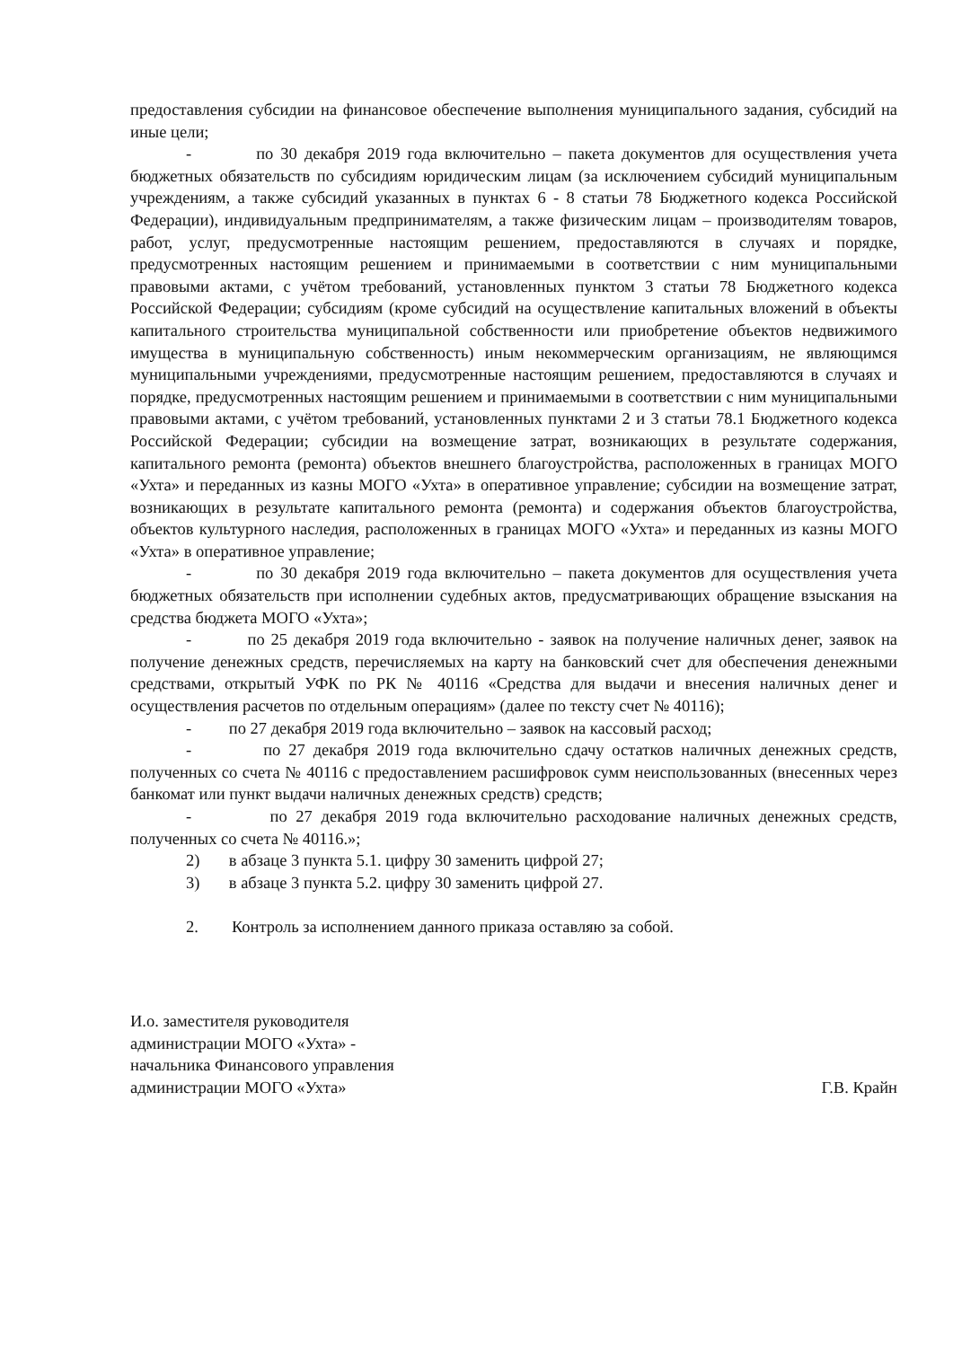предоставления субсидии на финансовое обеспечение выполнения муниципального задания, субсидий на иные цели;
- по 30 декабря 2019 года включительно – пакета документов для осуществления учета бюджетных обязательств по субсидиям юридическим лицам (за исключением субсидий муниципальным учреждениям, а также субсидий указанных в пунктах 6 - 8 статьи 78 Бюджетного кодекса Российской Федерации), индивидуальным предпринимателям, а также физическим лицам – производителям товаров, работ, услуг, предусмотренные настоящим решением, предоставляются в случаях и порядке, предусмотренных настоящим решением и принимаемыми в соответствии с ним муниципальными правовыми актами, с учётом требований, установленных пунктом 3 статьи 78 Бюджетного кодекса Российской Федерации; субсидиям (кроме субсидий на осуществление капитальных вложений в объекты капитального строительства муниципальной собственности или приобретение объектов недвижимого имущества в муниципальную собственность) иным некоммерческим организациям, не являющимся муниципальными учреждениями, предусмотренные настоящим решением, предоставляются в случаях и порядке, предусмотренных настоящим решением и принимаемыми в соответствии с ним муниципальными правовыми актами, с учётом требований, установленных пунктами 2 и 3 статьи 78.1 Бюджетного кодекса Российской Федерации; субсидии на возмещение затрат, возникающих в результате содержания, капитального ремонта (ремонта) объектов внешнего благоустройства, расположенных в границах МОГО «Ухта» и переданных из казны МОГО «Ухта» в оперативное управление; субсидии на возмещение затрат, возникающих в результате капитального ремонта (ремонта) и содержания объектов благоустройства, объектов культурного наследия, расположенных в границах МОГО «Ухта» и переданных из казны МОГО «Ухта» в оперативное управление;
- по 30 декабря 2019 года включительно – пакета документов для осуществления учета бюджетных обязательств при исполнении судебных актов, предусматривающих обращение взыскания на средства бюджета МОГО «Ухта»;
- по 25 декабря 2019 года включительно - заявок на получение наличных денег, заявок на получение денежных средств, перечисляемых на карту на банковский счет для обеспечения денежными средствами, открытый УФК по РК № 40116 «Средства для выдачи и внесения наличных денег и осуществления расчетов по отдельным операциям» (далее по тексту счет № 40116);
- по 27 декабря 2019 года включительно – заявок на кассовый расход;
- по 27 декабря 2019 года включительно сдачу остатков наличных денежных средств, полученных со счета № 40116 с предоставлением расшифровок сумм неиспользованных (внесенных через банкомат или пункт выдачи наличных денежных средств) средств;
- по 27 декабря 2019 года включительно расходование наличных денежных средств, полученных со счета № 40116.»;
2) в абзаце 3 пункта 5.1. цифру 30 заменить цифрой 27;
3) в абзаце 3 пункта 5.2. цифру 30 заменить цифрой 27.
2. Контроль за исполнением данного приказа оставляю за собой.
И.о. заместителя руководителя
администрации МОГО «Ухта» -
начальника Финансового управления
администрации МОГО «Ухта»
Г.В. Крайн